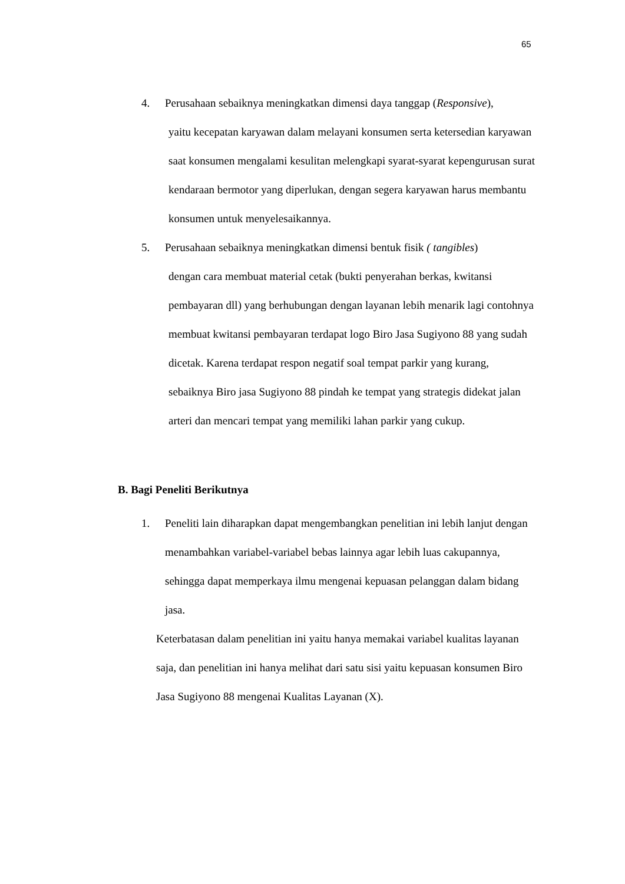65
4. Perusahaan sebaiknya meningkatkan dimensi daya tanggap (Responsive),
yaitu kecepatan karyawan dalam melayani konsumen serta ketersedian karyawan saat konsumen mengalami kesulitan melengkapi syarat-syarat kepengurusan surat kendaraan bermotor yang diperlukan, dengan segera karyawan harus membantu konsumen untuk menyelesaikannya.
5. Perusahaan sebaiknya meningkatkan dimensi bentuk fisik ( tangibles)
dengan cara membuat material cetak (bukti penyerahan berkas, kwitansi pembayaran dll) yang berhubungan dengan layanan lebih menarik lagi contohnya membuat kwitansi pembayaran terdapat logo Biro Jasa Sugiyono 88 yang sudah dicetak. Karena terdapat respon negatif soal tempat parkir yang kurang, sebaiknya Biro jasa Sugiyono 88 pindah ke tempat yang strategis didekat jalan arteri dan mencari tempat yang memiliki lahan parkir yang cukup.
B. Bagi Peneliti Berikutnya
1. Peneliti lain diharapkan dapat mengembangkan penelitian ini lebih lanjut dengan menambahkan variabel-variabel bebas lainnya agar lebih luas cakupannya, sehingga dapat memperkaya ilmu mengenai kepuasan pelanggan dalam bidang jasa.
Keterbatasan dalam penelitian ini yaitu hanya memakai variabel kualitas layanan saja, dan penelitian ini hanya melihat dari satu sisi yaitu kepuasan konsumen Biro Jasa Sugiyono 88 mengenai Kualitas Layanan (X).